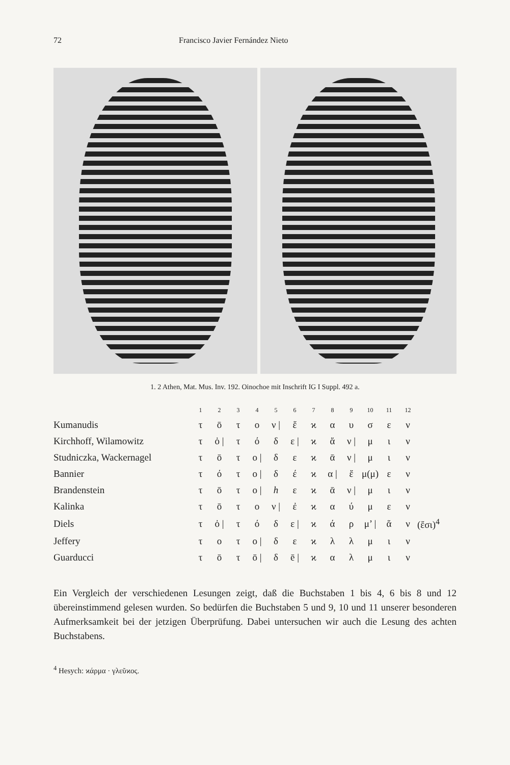72 Francisco Javier Fernández Nieto
1. 2 Athen, Mat. Mus. Inv. 192. Oinochoe mit Inschrift IG I Suppl. 492 a.
| | 1 | 2 | 3 | 4 | 5 | 6 | 7 | 8 | 9 | 10 | 11 | 12 | |
| --- | --- | --- | --- | --- | --- | --- | --- | --- | --- | --- | --- | --- | --- |
| Kumanudis | τ | ō | τ | ο | ν / | ἕ | ϰ | α | υ | σ | ε | ν | |
| Kirchhoff, Wilamowitz | τ | ὀ / | τ | ό | δ | ε / | ϰ | ἅ | ν / | μ | ι | ν | |
| Studniczka, Wackernagel | τ | ō | τ | ο / | δ | ε | ϰ | ᾱ | ν / | μ | ι | ν | |
| Bannier | τ | ό | τ | ο / | δ | έ | ϰ | α / | ἕ | μ(μ) | ε | ν | |
| Brandenstein | τ | ō | τ | ο / | h | ε | ϰ | ᾱ | ν / | μ | ι | ν | |
| Kalinka | τ | ō | τ | ο | ν / | ἐ | ϰ | α | ύ | μ | ε | ν | |
| Diels | τ | ὀ / | τ | ό | δ | ε / | ϰ | ά | ρ | μ’ / | ἅ | ν | (ἔσι)<sup>4</sup> |
| Jeffery | τ | ο | τ | ο / | δ | ε | ϰ | λ | λ | μ | ι | ν | |
| Guarducci | τ | ō | τ | ō / | δ | ē / | ϰ | α | λ | μ | ι | ν | |
Ein Vergleich der verschiedenen Lesungen zeigt, daß die Buchstaben 1 bis 4, 6 bis 8 und 12 übereinstimmend gelesen wurden. So bedürfen die Buchstaben 5 und 9, 10 und 11 unserer besonderen Aufmerksamkeit bei der jetzigen Überprüfung. Dabei untersuchen wir auch die Lesung des achten Buchstabens.
<sup>4</sup> Hesych: ϰάρμα · γλεῦϰος.